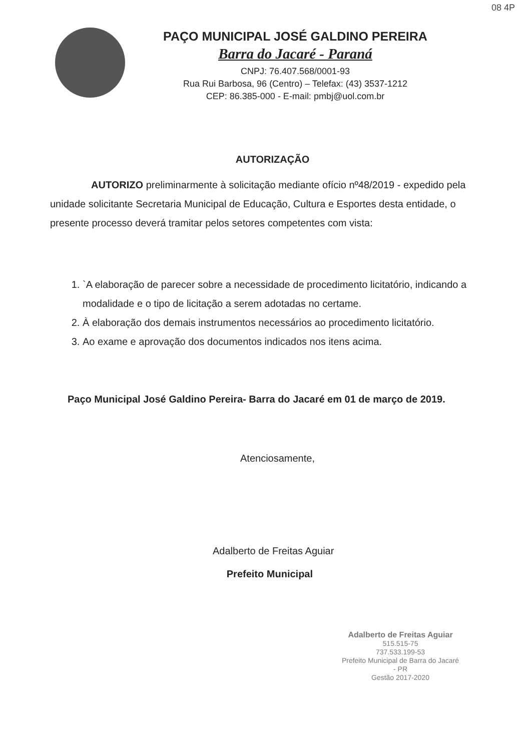08 4P
PAÇO MUNICIPAL JOSÉ GALDINO PEREIRA
Barra do Jacaré - Paraná
CNPJ: 76.407.568/0001-93
Rua Rui Barbosa, 96 (Centro) – Telefax: (43) 3537-1212
CEP: 86.385-000 - E-mail: pmbj@uol.com.br
AUTORIZAÇÃO
AUTORIZO preliminarmente à solicitação mediante ofício nº48/2019 - expedido pela unidade solicitante Secretaria Municipal de Educação, Cultura e Esportes desta entidade, o presente processo deverá tramitar pelos setores competentes com vista:
1. `A elaboração de parecer sobre a necessidade de procedimento licitatório, indicando a modalidade e o tipo de licitação a serem adotadas no certame.
2. À elaboração dos demais instrumentos necessários ao procedimento licitatório.
3. Ao exame e aprovação dos documentos indicados nos itens acima.
Paço Municipal José Galdino Pereira- Barra do Jacaré em 01 de março de 2019.
Atenciosamente,
Adalberto de Freitas Aguiar
Prefeito Municipal
Adalberto de Freitas Aguiar
515.515-75
737.533.199-53
Prefeito Municipal de Barra do Jacaré - PR
Gestão 2017-2020